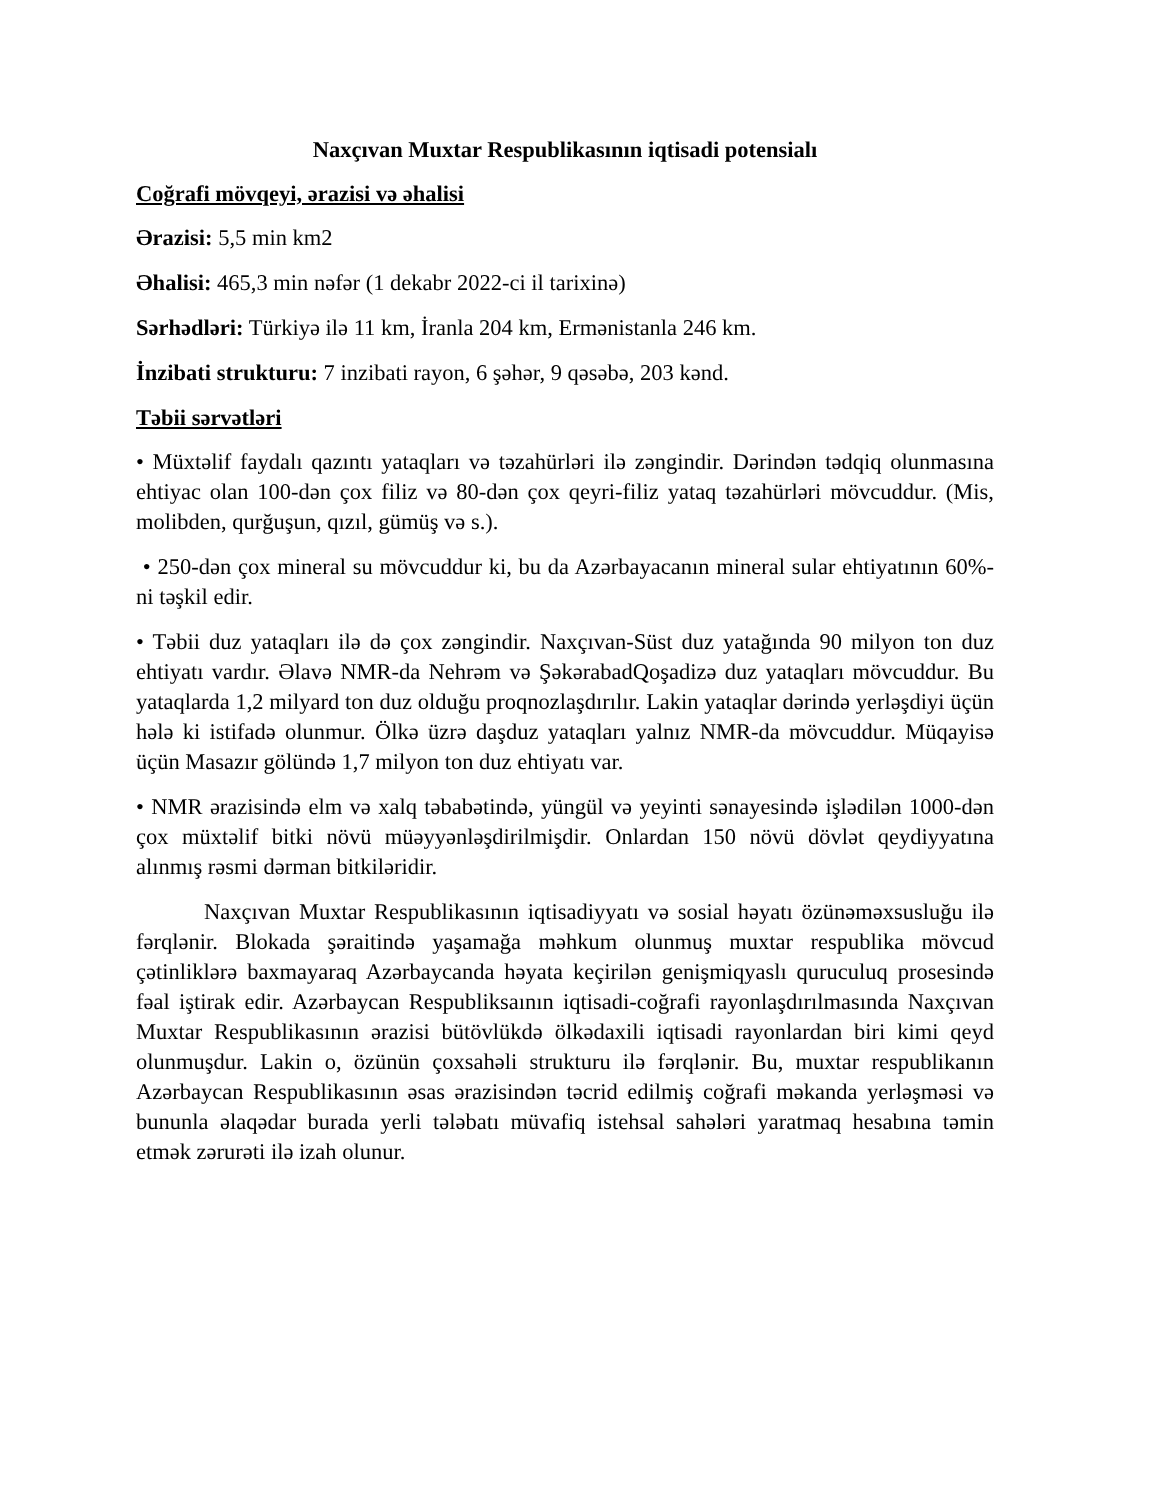Naxçıvan Muxtar Respublikasının iqtisadi potensialı
Coğrafi mövqeyi, ərazisi və əhalisi
Ərazisi: 5,5 min km2
Əhalisi: 465,3 min nəfər (1 dekabr 2022-ci il tarixinə)
Sərhədləri: Türkiyə ilə 11 km, İranla 204 km, Ermənistanla 246 km.
İnzibati strukturu: 7 inzibati rayon, 6 şəhər, 9 qəsəbə, 203 kənd.
Təbii sərvətləri
• Müxtəlif faydalı qazıntı yataqları və təzahürləri ilə zəngindir. Dərindən tədqiq olunmasına ehtiyac olan 100-dən çox filiz və 80-dən çox qeyri-filiz yataq təzahürləri mövcuddur. (Mis, molibden, qurğuşun, qızıl, gümüş və s.).
• 250-dən çox mineral su mövcuddur ki, bu da Azərbayacanın mineral sular ehtiyatının 60%-ni təşkil edir.
• Təbii duz yataqları ilə də çox zəngindir. Naxçıvan-Süst duz yatağında 90 milyon ton duz ehtiyatı vardır. Əlavə NMR-da Nehrəm və ŞəkərabadQoşadizə duz yataqları mövcuddur. Bu yataqlarda 1,2 milyard ton duz olduğu proqnozlaşdırılır. Lakin yataqlar dərində yerləşdiyi üçün hələ ki istifadə olunmur. Ölkə üzrə daşduz yataqları yalnız NMR-da mövcuddur. Müqayisə üçün Masazır gölündə 1,7 milyon ton duz ehtiyatı var.
• NMR ərazisində elm və xalq təbabətində, yüngül və yeyinti sənayesində işlədilən 1000-dən çox müxtəlif bitki növü müəyyənləşdirilmişdir. Onlardan 150 növü dövlət qeydiyyatına alınmış rəsmi dərman bitkiləridir.
Naxçıvan Muxtar Respublikasının iqtisadiyyatı və sosial həyatı özünəməxsusluğu ilə fərqlənir. Blokada şəraitində yaşamağa məhkum olunmuş muxtar respublika mövcud çətinliklərə baxmayaraq Azərbaycanda həyata keçirilən genişmiqyaslı quruculuq prosesində fəal iştirak edir. Azərbaycan Respubliksaının iqtisadi-coğrafi rayonlaşdırılmasında Naxçıvan Muxtar Respublikasının ərazisi bütövlükdə ölkədaxili iqtisadi rayonlardan biri kimi qeyd olunmuşdur. Lakin o, özünün çoxsahəli strukturu ilə fərqlənir. Bu, muxtar respublikanın Azərbaycan Respublikasının əsas ərazisindən təcrid edilmiş coğrafi məkanda yerləşməsi və bununla əlaqədar burada yerli tələbatı müvafiq istehsal sahələri yaratmaq hesabına təmin etmək zərurəti ilə izah olunur.